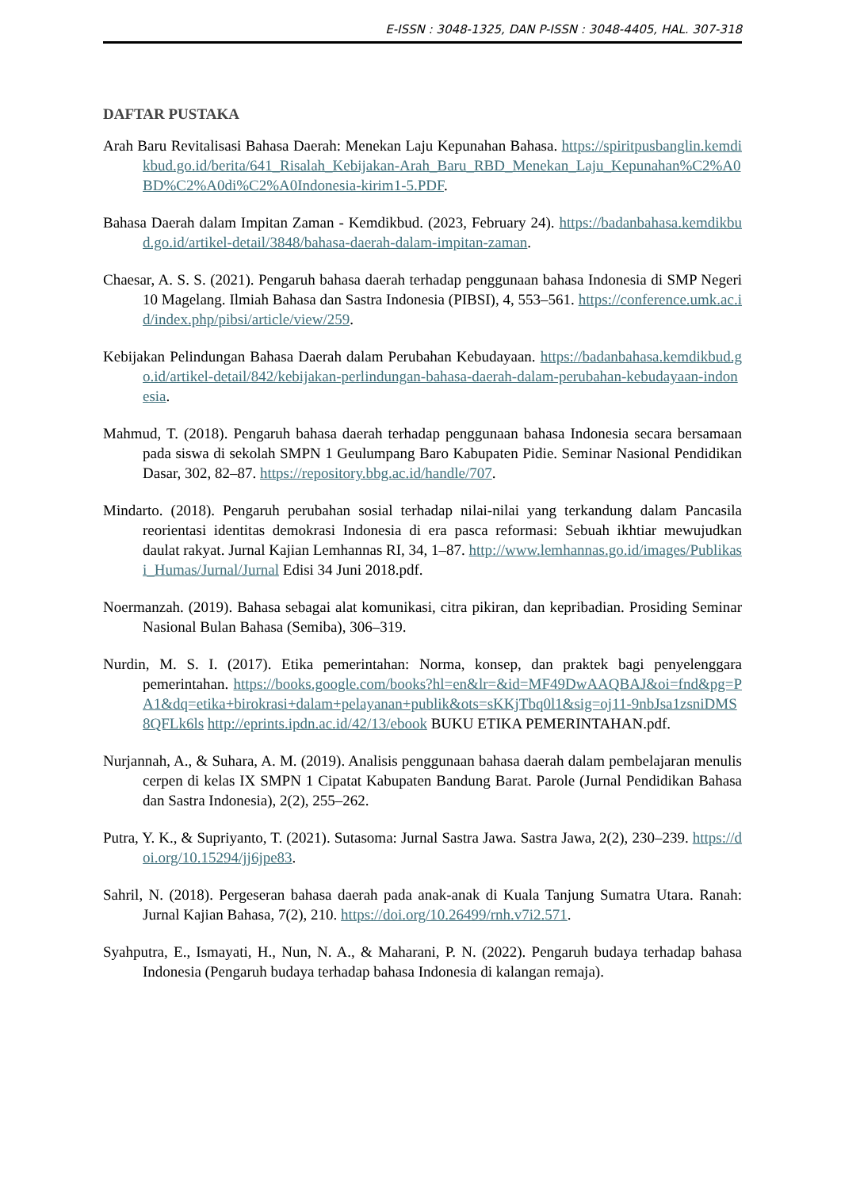E-ISSN : 3048-1325, DAN P-ISSN : 3048-4405, HAL. 307-318
DAFTAR PUSTAKA
Arah Baru Revitalisasi Bahasa Daerah: Menekan Laju Kepunahan Bahasa. https://spiritpusbanglin.kemdikbud.go.id/berita/641_Risalah_Kebijakan-Arah_Baru_RBD_Menekan_Laju_Kepunahan%C2%A0BD%C2%A0di%C2%A0Indonesia-kirim1-5.PDF.
Bahasa Daerah dalam Impitan Zaman - Kemdikbud. (2023, February 24). https://badanbahasa.kemdikbud.go.id/artikel-detail/3848/bahasa-daerah-dalam-impitan-zaman.
Chaesar, A. S. S. (2021). Pengaruh bahasa daerah terhadap penggunaan bahasa Indonesia di SMP Negeri 10 Magelang. Ilmiah Bahasa dan Sastra Indonesia (PIBSI), 4, 553–561. https://conference.umk.ac.id/index.php/pibsi/article/view/259.
Kebijakan Pelindungan Bahasa Daerah dalam Perubahan Kebudayaan. https://badanbahasa.kemdikbud.go.id/artikel-detail/842/kebijakan-perlindungan-bahasa-daerah-dalam-perubahan-kebudayaan-indonesia.
Mahmud, T. (2018). Pengaruh bahasa daerah terhadap penggunaan bahasa Indonesia secara bersamaan pada siswa di sekolah SMPN 1 Geulumpang Baro Kabupaten Pidie. Seminar Nasional Pendidikan Dasar, 302, 82–87. https://repository.bbg.ac.id/handle/707.
Mindarto. (2018). Pengaruh perubahan sosial terhadap nilai-nilai yang terkandung dalam Pancasila reorientasi identitas demokrasi Indonesia di era pasca reformasi: Sebuah ikhtiar mewujudkan daulat rakyat. Jurnal Kajian Lemhannas RI, 34, 1–87. http://www.lemhannas.go.id/images/Publikasi_Humas/Jurnal/Jurnal Edisi 34 Juni 2018.pdf.
Noermanzah. (2019). Bahasa sebagai alat komunikasi, citra pikiran, dan kepribadian. Prosiding Seminar Nasional Bulan Bahasa (Semiba), 306–319.
Nurdin, M. S. I. (2017). Etika pemerintahan: Norma, konsep, dan praktek bagi penyelenggara pemerintahan. https://books.google.com/books?hl=en&lr=&id=MF49DwAAQBAJ&oi=fnd&pg=PA1&dq=etika+birokrasi+dalam+pelayanan+publik&ots=sKKjTbq0l1&sig=oj11-9nbJsa1zsniDMS8QFLk6ls http://eprints.ipdn.ac.id/42/13/ebook BUKU ETIKA PEMERINTAHAN.pdf.
Nurjannah, A., & Suhara, A. M. (2019). Analisis penggunaan bahasa daerah dalam pembelajaran menulis cerpen di kelas IX SMPN 1 Cipatat Kabupaten Bandung Barat. Parole (Jurnal Pendidikan Bahasa dan Sastra Indonesia), 2(2), 255–262.
Putra, Y. K., & Supriyanto, T. (2021). Sutasoma: Jurnal Sastra Jawa. Sastra Jawa, 2(2), 230–239. https://doi.org/10.15294/jj6jpe83.
Sahril, N. (2018). Pergeseran bahasa daerah pada anak-anak di Kuala Tanjung Sumatra Utara. Ranah: Jurnal Kajian Bahasa, 7(2), 210. https://doi.org/10.26499/rnh.v7i2.571.
Syahputra, E., Ismayati, H., Nun, N. A., & Maharani, P. N. (2022). Pengaruh budaya terhadap bahasa Indonesia (Pengaruh budaya terhadap bahasa Indonesia di kalangan remaja).